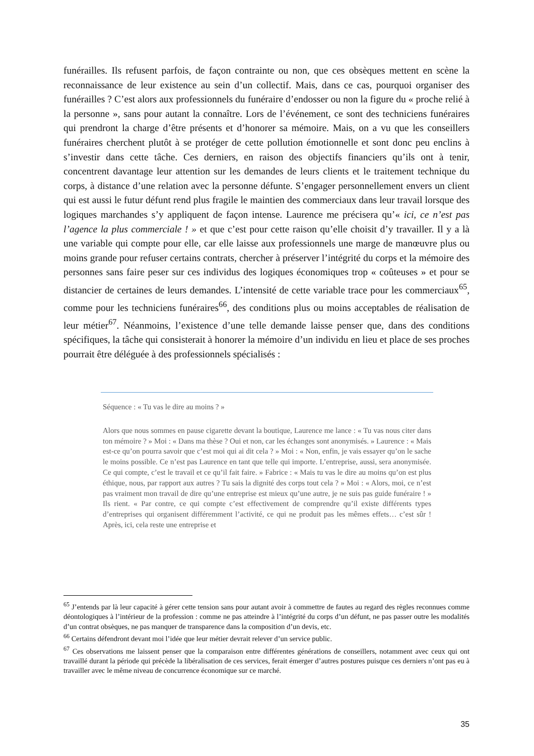funérailles. Ils refusent parfois, de façon contrainte ou non, que ces obsèques mettent en scène la reconnaissance de leur existence au sein d’un collectif. Mais, dans ce cas, pourquoi organiser des funérailles ? C’est alors aux professionnels du funéraire d’endosser ou non la figure du « proche relié à la personne », sans pour autant la connaître. Lors de l’événement, ce sont des techniciens funéraires qui prendront la charge d’être présents et d’honorer sa mémoire. Mais, on a vu que les conseillers funéraires cherchent plutôt à se protéger de cette pollution émotionnelle et sont donc peu enclins à s’investir dans cette tâche. Ces derniers, en raison des objectifs financiers qu’ils ont à tenir, concentrent davantage leur attention sur les demandes de leurs clients et le traitement technique du corps, à distance d’une relation avec la personne défunte. S’engager personnellement envers un client qui est aussi le futur défunt rend plus fragile le maintien des commerciaux dans leur travail lorsque des logiques marchandes s’y appliquent de façon intense. Laurence me précisera qu’« ici, ce n’est pas l’agence la plus commerciale ! » et que c’est pour cette raison qu’elle choisit d’y travailler. Il y a là une variable qui compte pour elle, car elle laisse aux professionnels une marge de manœuvre plus ou moins grande pour refuser certains contrats, chercher à préserver l’intégrité du corps et la mémoire des personnes sans faire peser sur ces individus des logiques économiques trop « coûteuses » et pour se distancier de certaines de leurs demandes. L’intensité de cette variable trace pour les commerciaux<sup>65</sup>, comme pour les techniciens funéraires<sup>66</sup>, des conditions plus ou moins acceptables de réalisation de leur métier<sup>67</sup>. Néanmoins, l’existence d’une telle demande laisse penser que, dans des conditions spécifiques, la tâche qui consisterait à honorer la mémoire d’un individu en lieu et place de ses proches pourrait être déléguée à des professionnels spécialisés :
Séquence : « Tu vas le dire au moins ? »
Alors que nous sommes en pause cigarette devant la boutique, Laurence me lance : « Tu vas nous citer dans ton mémoire ? » Moi : « Dans ma thèse ? Oui et non, car les échanges sont anonymisés. » Laurence : « Mais est-ce qu’on pourra savoir que c’est moi qui ai dit cela ? » Moi : « Non, enfin, je vais essayer qu’on le sache le moins possible. Ce n’est pas Laurence en tant que telle qui importe. L’entreprise, aussi, sera anonymisée. Ce qui compte, c’est le travail et ce qu’il fait faire. » Fabrice : « Mais tu vas le dire au moins qu’on est plus éthique, nous, par rapport aux autres ? Tu sais la dignité des corps tout cela ? » Moi : « Alors, moi, ce n’est pas vraiment mon travail de dire qu’une entreprise est mieux qu’une autre, je ne suis pas guide funéraire ! » Ils rient. « Par contre, ce qui compte c’est effectivement de comprendre qu’il existe différents types d’entreprises qui organisent différemment l’activité, ce qui ne produit pas les mêmes effets… c’est sûr ! Après, ici, cela reste une entreprise et
<sup>65</sup> J’entends par là leur capacité à gérer cette tension sans pour autant avoir à commettre de fautes au regard des règles reconnues comme déontologiques à l’intérieur de la profession : comme ne pas atteindre à l’intégrité du corps d’un défunt, ne pas passer outre les modalités d’un contrat obsèques, ne pas manquer de transparence dans la composition d’un devis, etc.
<sup>66</sup> Certains défendront devant moi l’idée que leur métier devrait relever d’un service public.
<sup>67</sup> Ces observations me laissent penser que la comparaison entre différentes générations de conseillers, notamment avec ceux qui ont travaillé durant la période qui précède la libéralisation de ces services, ferait émerger d’autres postures puisque ces derniers n’ont pas eu à travailler avec le même niveau de concurrence économique sur ce marché.
35